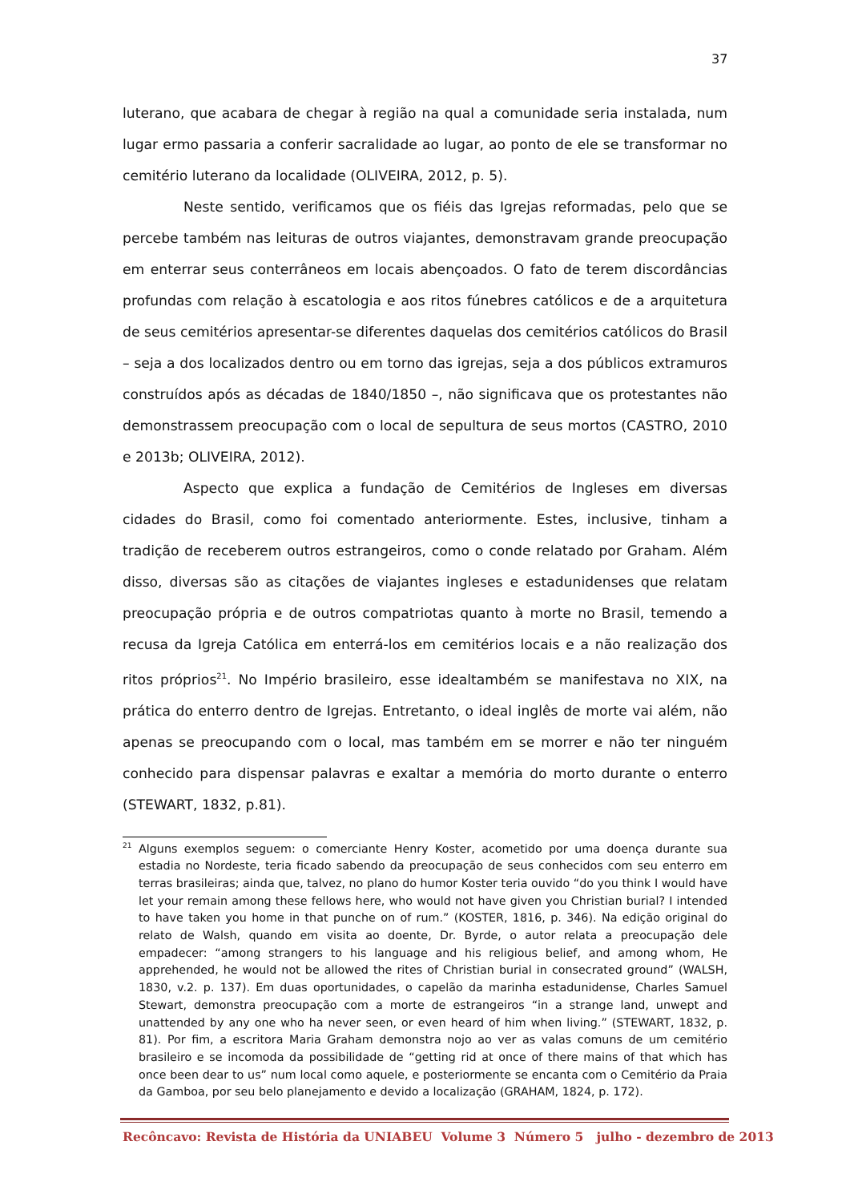37
luterano, que acabara de chegar à região na qual a comunidade seria instalada, num lugar ermo passaria a conferir sacralidade ao lugar, ao ponto de ele se transformar no cemitério luterano da localidade (OLIVEIRA, 2012, p. 5).
Neste sentido, verificamos que os fiéis das Igrejas reformadas, pelo que se percebe também nas leituras de outros viajantes, demonstravam grande preocupação em enterrar seus conterrâneos em locais abençoados. O fato de terem discordâncias profundas com relação à escatologia e aos ritos fúnebres católicos e de a arquitetura de seus cemitérios apresentar-se diferentes daquelas dos cemitérios católicos do Brasil – seja a dos localizados dentro ou em torno das igrejas, seja a dos públicos extramuros construídos após as décadas de 1840/1850 –, não significava que os protestantes não demonstrassem preocupação com o local de sepultura de seus mortos (CASTRO, 2010 e 2013b; OLIVEIRA, 2012).
Aspecto que explica a fundação de Cemitérios de Ingleses em diversas cidades do Brasil, como foi comentado anteriormente. Estes, inclusive, tinham a tradição de receberem outros estrangeiros, como o conde relatado por Graham. Além disso, diversas são as citações de viajantes ingleses e estadunidenses que relatam preocupação própria e de outros compatriotas quanto à morte no Brasil, temendo a recusa da Igreja Católica em enterrá-los em cemitérios locais e a não realização dos ritos próprios<sup>21</sup>. No Império brasileiro, esse idealtambém se manifestava no XIX, na prática do enterro dentro de Igrejas. Entretanto, o ideal inglês de morte vai além, não apenas se preocupando com o local, mas também em se morrer e não ter ninguém conhecido para dispensar palavras e exaltar a memória do morto durante o enterro (STEWART, 1832, p.81).
<sup>21</sup> Alguns exemplos seguem: o comerciante Henry Koster, acometido por uma doença durante sua estadia no Nordeste, teria ficado sabendo da preocupação de seus conhecidos com seu enterro em terras brasileiras; ainda que, talvez, no plano do humor Koster teria ouvido “do you think I would have let your remain among these fellows here, who would not have given you Christian burial? I intended to have taken you home in that punche on of rum.” (KOSTER, 1816, p. 346). Na edição original do relato de Walsh, quando em visita ao doente, Dr. Byrde, o autor relata a preocupação dele empadecer: “among strangers to his language and his religious belief, and among whom, He apprehended, he would not be allowed the rites of Christian burial in consecrated ground” (WALSH, 1830, v.2. p. 137). Em duas oportunidades, o capelão da marinha estadunidense, Charles Samuel Stewart, demonstra preocupação com a morte de estrangeiros “in a strange land, unwept and unattended by any one who ha never seen, or even heard of him when living.” (STEWART, 1832, p. 81). Por fim, a escritora Maria Graham demonstra nojo ao ver as valas comuns de um cemitério brasileiro e se incomoda da possibilidade de “getting rid at once of there mains of that which has once been dear to us” num local como aquele, e posteriormente se encanta com o Cemitério da Praia da Gamboa, por seu belo planejamento e devido a localização (GRAHAM, 1824, p. 172).
Recôncavo: Revista de História da UNIABEU Volume 3 Número 5 julho - dezembro de 2013